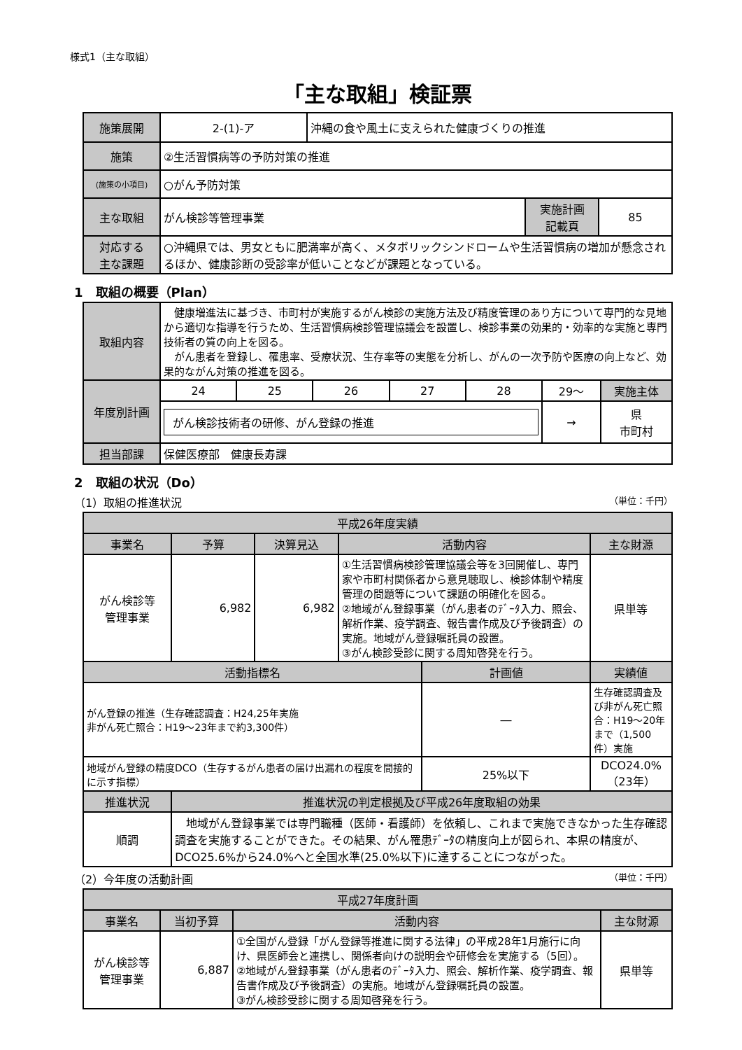様式1（主な取組）
「主な取組」検証票
| 施策展開 | 2-(1)-ア | 沖縄の食や風土に支えられた健康づくりの推進 | | |
| 施策 | ②生活習慣病等の予防対策の推進 | | | |
| (施策の小項目) | ○がん予防対策 | | | |
| 主な取組 | がん検診等管理事業 | | 実施計画 記載頁 | 85 |
| 対応する 主な課題 | ○沖縄県では、男女ともに肥満率が高く、メタボリックシンドロームや生活習慣病の増加が懸念されるほか、健康診断の受診率が低いことなどが課題となっている。 | | | |
1　取組の概要（Plan）
| 取組内容 | 健康増進法に基づき、市町村が実施するがん検診の実施方法及び精度管理のあり方について専門的な見地から適切な指導を行うため、生活習慣病検診管理協議会を設置し、検診事業の効果的・効率的な実施と専門技術者の質の向上を図る。 がん患者を登録し、罹患率、受療状況、生存率等の実態を分析し、がんの一次予防や医療の向上など、効果的ながん対策の推進を図る。 | | | | | | |
| 年度別計画 | 24 | 25 | 26 | 27 | 28 | 29～ | 実施主体 |
| | がん検診技術者の研修、がん登録の推進 | | | | | → | 県 市町村 |
| 担当部課 | 保健医療部 健康長寿課 | | | | | | |
2　取組の状況（Do）
（1）取組の推進状況 （単位：千円）
| 平成26年度実績 | | | | | |
| --- | --- | --- | --- | --- | --- |
| 事業名 | 予算 | 決算見込 | 活動内容 | | 主な財源 |
| がん検診等 管理事業 | 6,982 | 6,982 | ①生活習慣病検診管理協議会等を3回開催し、専門家や市町村関係者から意見聴取し、検診体制や精度管理の問題等について課題の明確化を図る。 ②地域がん登録事業（がん患者のﾃﾞｰﾀ入力、照会、解析作業、疫学調査、報告書作成及び予後調査）の実施。地域がん登録嘱託員の設置。 ③がん検診受診に関する周知啓発を行う。 | | 県単等 |
| 活動指標名 | | | | 計画値 | 実績値 |
| がん登録の推進（生存確認調査：H24,25年実施 非がん死亡照合：H19～23年まで約3,300件） | | | | ― | 生存確認調査及び非がん死亡照合：H19～20年まで（1,500件）実施 |
| 地域がん登録の精度DCO（生存するがん患者の届け出漏れの程度を間接的に示す指標） | | | | 25%以下 | DCO24.0% （23年） |
| 推進状況 | 推進状況の判定根拠及び平成26年度取組の効果 | | | | |
| 順調 | 地域がん登録事業では専門職種（医師・看護師）を依頼し、これまで実施できなかった生存確認調査を実施することができた。その結果、がん罹患ﾃﾞｰﾀの精度向上が図られ、本県の精度が、DCO25.6%から24.0%へと全国水準(25.0%以下)に達することにつながった。 | | | | |
（2）今年度の活動計画 （単位：千円）
| 平成27年度計画 | | | |
| --- | --- | --- | --- |
| 事業名 | 当初予算 | 活動内容 | 主な財源 |
| がん検診等 管理事業 | 6,887 | ①全国がん登録「がん登録等推進に関する法律」の平成28年1月施行に向け、県医師会と連携し、関係者向けの説明会や研修会を実施する（5回）。 ②地域がん登録事業（がん患者のﾃﾞｰﾀ入力、照会、解析作業、疫学調査、報告書作成及び予後調査）の実施。地域がん登録嘱託員の設置。 ③がん検診受診に関する周知啓発を行う。 | 県単等 |